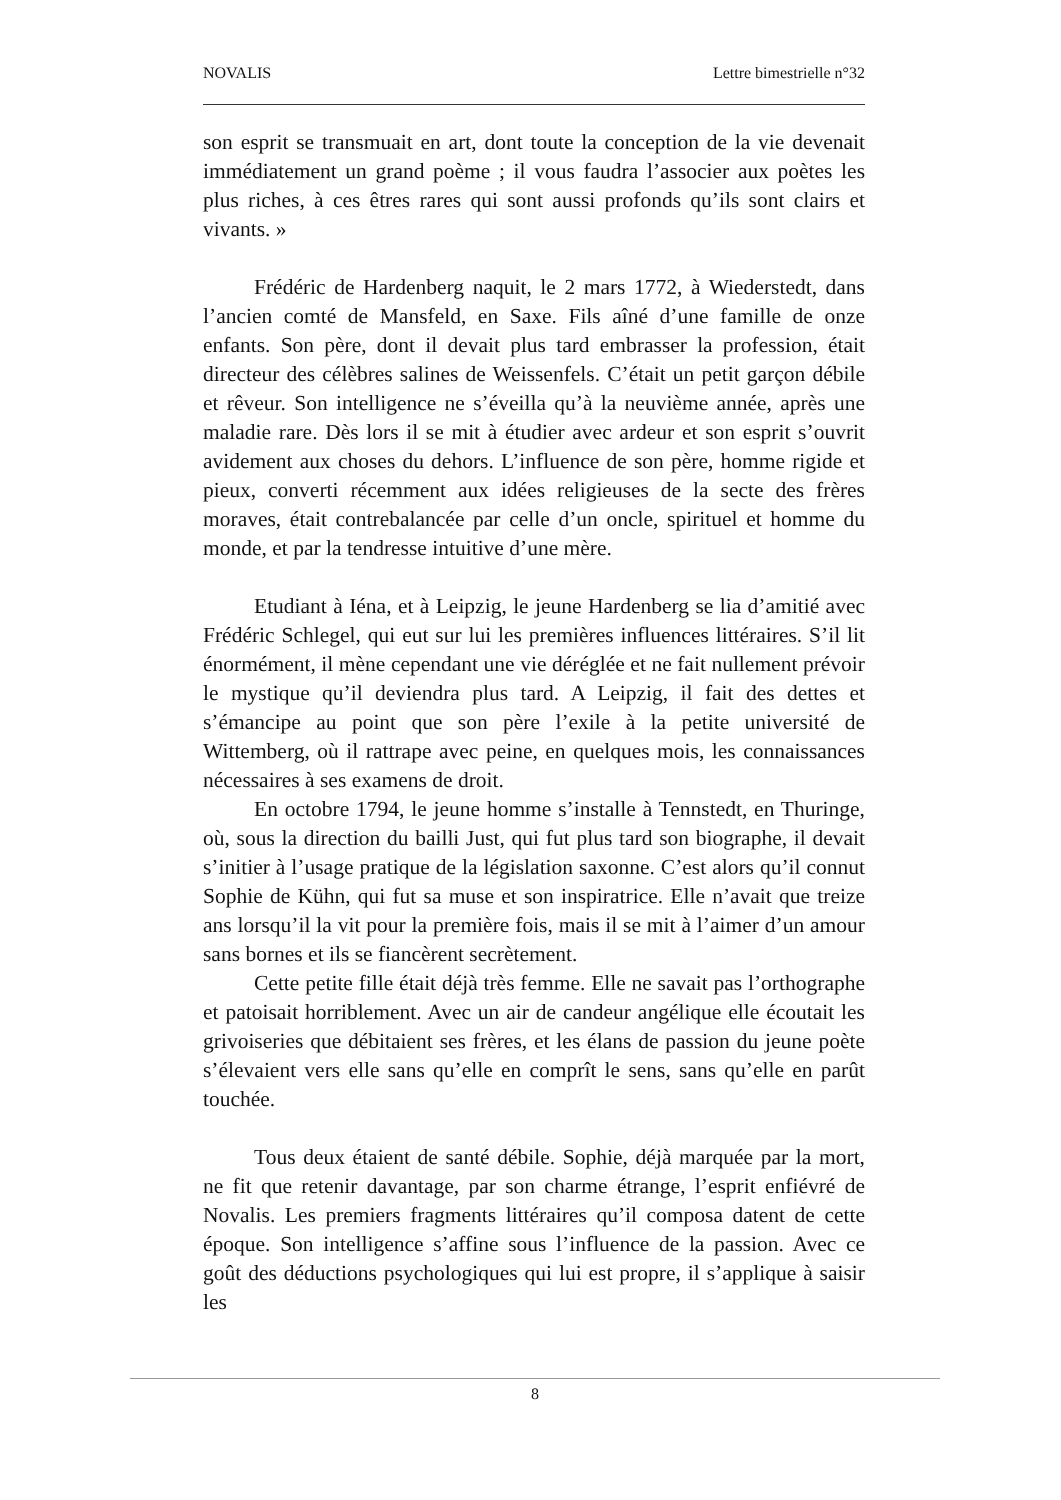NOVALIS Lettre bimestrielle n°32
son esprit se transmuait en art, dont toute la conception de la vie devenait immédiatement un grand poème ; il vous faudra l’associer aux poètes les plus riches, à ces êtres rares qui sont aussi profonds qu’ils sont clairs et vivants. »
Frédéric de Hardenberg naquit, le 2 mars 1772, à Wiederstedt, dans l’ancien comté de Mansfeld, en Saxe. Fils aîné d’une famille de onze enfants. Son père, dont il devait plus tard embrasser la profession, était directeur des célèbres salines de Weissenfels. C’était un petit garçon débile et rêveur. Son intelligence ne s’éveilla qu’à la neuvième année, après une maladie rare. Dès lors il se mit à étudier avec ardeur et son esprit s’ouvrit avidement aux choses du dehors. L’influence de son père, homme rigide et pieux, converti récemment aux idées religieuses de la secte des frères moraves, était contrebalancée par celle d’un oncle, spirituel et homme du monde, et par la tendresse intuitive d’une mère.
Etudiant à Iéna, et à Leipzig, le jeune Hardenberg se lia d’amitié avec Frédéric Schlegel, qui eut sur lui les premières influences littéraires. S’il lit énormément, il mène cependant une vie déréglée et ne fait nullement prévoir le mystique qu’il deviendra plus tard. A Leipzig, il fait des dettes et s’émancipe au point que son père l’exile à la petite université de Wittemberg, où il rattrape avec peine, en quelques mois, les connaissances nécessaires à ses examens de droit.
En octobre 1794, le jeune homme s’installe à Tennstedt, en Thuringe, où, sous la direction du bailli Just, qui fut plus tard son biographe, il devait s’initier à l’usage pratique de la législation saxonne. C’est alors qu’il connut Sophie de Kühn, qui fut sa muse et son inspiratrice. Elle n’avait que treize ans lorsqu’il la vit pour la première fois, mais il se mit à l’aimer d’un amour sans bornes et ils se fiancèrent secrètement.
Cette petite fille était déjà très femme. Elle ne savait pas l’orthographe et patoisait horriblement. Avec un air de candeur angélique elle écoutait les grivoiseries que débitaient ses frères, et les élans de passion du jeune poète s’élevaient vers elle sans qu’elle en comprît le sens, sans qu’elle en parût touchée.
Tous deux étaient de santé débile. Sophie, déjà marquée par la mort, ne fit que retenir davantage, par son charme étrange, l’esprit enfiévré de Novalis. Les premiers fragments littéraires qu’il composa datent de cette époque. Son intelligence s’affine sous l’influence de la passion. Avec ce goût des déductions psychologiques qui lui est propre, il s’applique à saisir les
8